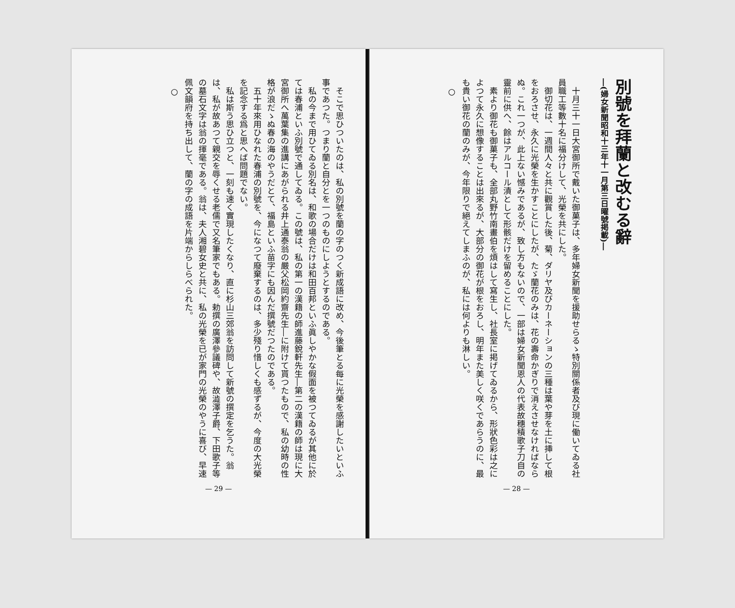別號を拜蘭と改むる辭
―(婦女新聞昭和十三年十一月第三日曜號掲載)―
十月三十一日大宮御所で戴いた御菓子は、多年婦女新聞を援助せらるゝ特別關係者及び現に働いてゐる社員職工等數十名に福分けして、光榮を共にした。
御切花は、一週間人々と共に觀賞した後、菊、ダリヤ及びカーネーションの三種は葉や芽を土に挿して根をおろさせ、永久に光榮を生かすことにしたが、たゞ蘭花のみは、花の壽命かぎりで消えさせなければならぬ。これ一つが、此上ない憾みであるが、致し方もないので、一部は婦女新聞恩人の代表故穗積歌子刀自の靈前に供へ、餘はアルコール漬として形骸だけを留めることにした。
素より御花も御菓子も、全部丸野竹南畫伯を煩はして寫生し、社長室に掲げてゐるから、形狀色彩は之によつて永久に想像することは出來るが、大部分の御花が根をおろし、明年また美しく咲くであらうのに、最も貴い御花の蘭のみが、今年限りで絕えてしまふのが、私には何よりも淋しい。
○
— 28 —
そこで思ひついたのは、私の別號を蘭の字のつく新成語に改め、今後筆とる每に光榮を感謝したいといふ事であつた。つまり蘭と自分とを一つのものにしようとするのである。
私の今まで用ひてゐる別名は、和歌の場合だけは和田百邦といふ眞しやかな假面を被つてゐるが其他に於ては春浦といふ別號で通してゐる。この號は、私の第一の漢籍の師進藤銳軒先生―第二の漢籍の師は現に大宮御所へ萬葉集の進講にあがられる井上通泰翁の嚴父松岡約齋先生―に附けて貰つたもので、私の幼時の性格が浪だゝぬ春の海のやうだとて、福島といふ苗字にも因んだ撰號だつたのである。
五十年來用ひなれた春浦の別號を、今になつて廢棄するのは、多少殘り惜しくも感ずるが、今度の大光榮を記念する爲と思へば問題でない。
私は斯う思ひ立つと、一刻も速く實現したくなり、直に杉山三郊翁を訪問して新號の撰定を乞うた。翁は、私が故あつて親交を辱くせる老儒で又名筆家でもある。勅撰の廣澤參議碑や、故澁澤子爵、下田歌子等の墓石文字は翁の揮毫である。翁は、夫人湘碧女史と共に、私の光榮を已が家門の光榮のやうに喜び、早速佩文韻府を持ち出して、蘭の字の成語を片端からしらべられた。
○
— 29 —